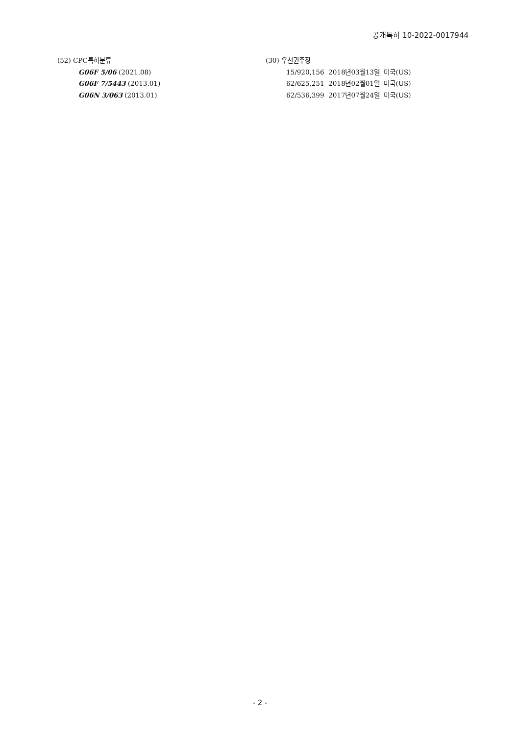공개특허 10-2022-0017944
(52) CPC특허분류
G06F 5/06 (2021.08)
G06F 7/5443 (2013.01)
G06N 3/063 (2013.01)
(30) 우선권주장
15/920,156 2018년03월13일 미국(US)
62/625,251 2018년02월01일 미국(US)
62/536,399 2017년07월24일 미국(US)
- 2 -